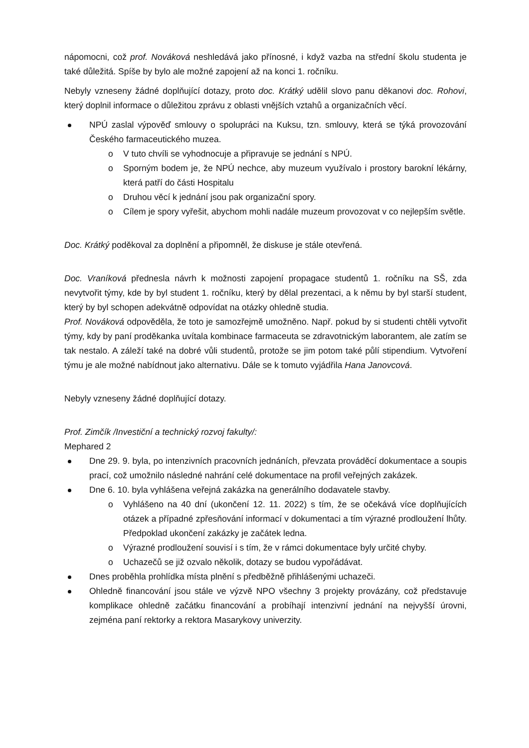nápomocni, což prof. Nováková neshledává jako přínosné, i když vazba na střední školu studenta je také důležitá. Spíše by bylo ale možné zapojení až na konci 1. ročníku.
Nebyly vzneseny žádné doplňující dotazy, proto doc. Krátký udělil slovo panu děkanovi doc. Rohovi, který doplnil informace o důležitou zprávu z oblasti vnějších vztahů a organizačních věcí.
NPÚ zaslal výpověď smlouvy o spolupráci na Kuksu, tzn. smlouvy, která se týká provozování Českého farmaceutického muzea.
o V tuto chvíli se vyhodnocuje a připravuje se jednání s NPÚ.
o Sporným bodem je, že NPÚ nechce, aby muzeum využívalo i prostory barokní lékárny, která patří do části Hospitalu
o Druhou věcí k jednání jsou pak organizační spory.
o Cílem je spory vyřešit, abychom mohli nadále muzeum provozovat v co nejlepším světle.
Doc. Krátký poděkoval za doplnění a připomněl, že diskuse je stále otevřená.
Doc. Vraníková přednesla návrh k možnosti zapojení propagace studentů 1. ročníku na SŠ, zda nevytvořit týmy, kde by byl student 1. ročníku, který by dělal prezentaci, a k němu by byl starší student, který by byl schopen adekvátně odpovídat na otázky ohledně studia.
Prof. Nováková odpověděla, že toto je samozřejmě umožněno. Např. pokud by si studenti chtěli vytvořit týmy, kdy by paní proděkanka uvítala kombinace farmaceuta se zdravotnickým laborantem, ale zatím se tak nestalo. A záleží také na dobré vůli studentů, protože se jim potom také půlí stipendium. Vytvoření týmu je ale možné nabídnout jako alternativu. Dále se k tomuto vyjádřila Hana Janovcová.
Nebyly vzneseny žádné doplňující dotazy.
Prof. Zimčík /Investiční a technický rozvoj fakulty/:
Mephared 2
Dne 29. 9. byla, po intenzivních pracovních jednáních, převzata prováděcí dokumentace a soupis prací, což umožnilo následné nahrání celé dokumentace na profil veřejných zakázek.
Dne 6. 10. byla vyhlášena veřejná zakázka na generálního dodavatele stavby.
o Vyhlášeno na 40 dní (ukončení 12. 11. 2022) s tím, že se očekává více doplňujících otázek a případné zpřesňování informací v dokumentaci a tím výrazné prodloužení lhůty. Předpoklad ukončení zakázky je začátek ledna.
o Výrazné prodloužení souvisí i s tím, že v rámci dokumentace byly určité chyby.
o Uchazečů se již ozvalo několik, dotazy se budou vypořádávat.
Dnes proběhla prohlídka místa plnění s předběžně přihlášenými uchazeči.
Ohledně financování jsou stále ve výzvě NPO všechny 3 projekty provázány, což představuje komplikace ohledně začátku financování a probíhají intenzivní jednání na nejvyšší úrovni, zejména paní rektorky a rektora Masarykovy univerzity.